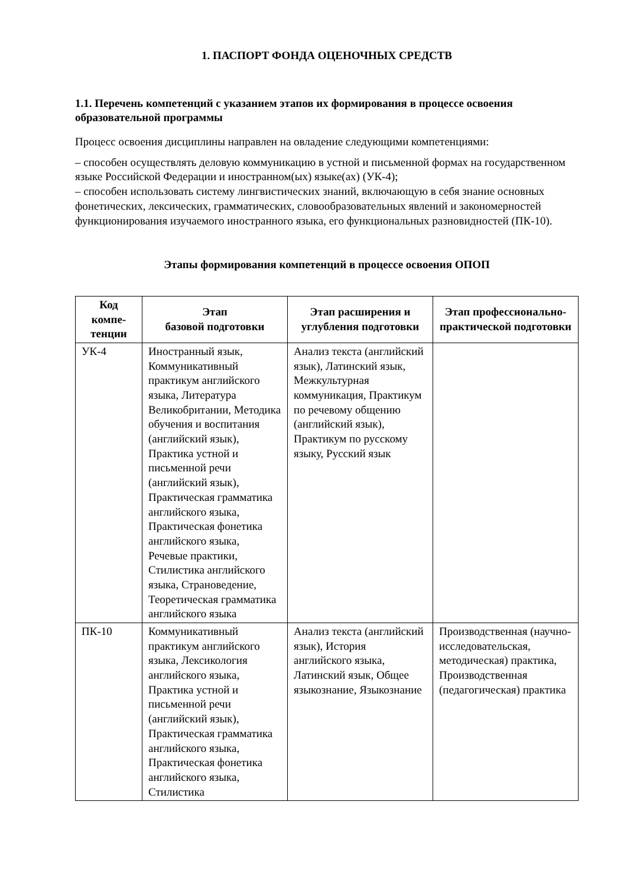1. ПАСПОРТ ФОНДА ОЦЕНОЧНЫХ СРЕДСТВ
1.1. Перечень компетенций с указанием этапов их формирования в процессе освоения образовательной программы
Процесс освоения дисциплины направлен на овладение следующими компетенциями:
– способен осуществлять деловую коммуникацию в устной и письменной формах на государственном языке Российской Федерации и иностранном(ых) языке(ах) (УК-4);
– способен использовать систему лингвистических знаний, включающую в себя знание основных фонетических, лексических, грамматических, словообразовательных явлений и закономерностей функционирования изучаемого иностранного языка, его функциональных разновидностей (ПК-10).
Этапы формирования компетенций в процессе освоения ОПОП
| Код компе-тенции | Этап базовой подготовки | Этап расширения и углубления подготовки | Этап профессионально-практической подготовки |
| --- | --- | --- | --- |
| УК-4 | Иностранный язык, Коммуникативный практикум английского языка, Литература Великобритании, Методика обучения и воспитания (английский язык), Практика устной и письменной речи (английский язык), Практическая грамматика английского языка, Практическая фонетика английского языка, Речевые практики, Стилистика английского языка, Страноведение, Теоретическая грамматика английского языка | Анализ текста (английский язык), Латинский язык, Межкультурная коммуникация, Практикум по речевому общению (английский язык), Практикум по русскому языку, Русский язык | |
| ПК-10 | Коммуникативный практикум английского языка, Лексикология английского языка, Практика устной и письменной речи (английский язык), Практическая грамматика английского языка, Практическая фонетика английского языка, Стилистика | Анализ текста (английский язык), История английского языка, Латинский язык, Общее языкознание, Языкознание | Производственная (научно-исследовательская, методическая) практика, Производственная (педагогическая) практика |